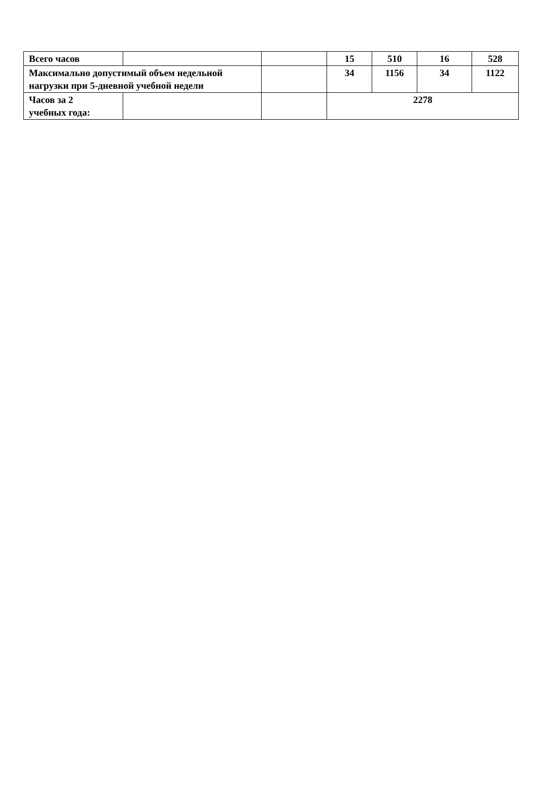| Всего часов | | | 15 | 510 | 16 | 528 |
| Максимально допустимый объем недельной нагрузки при 5-дневной учебной недели | | | 34 | 1156 | 34 | 1122 |
| Часов за 2 учебных года: | | | 2278 | | | |